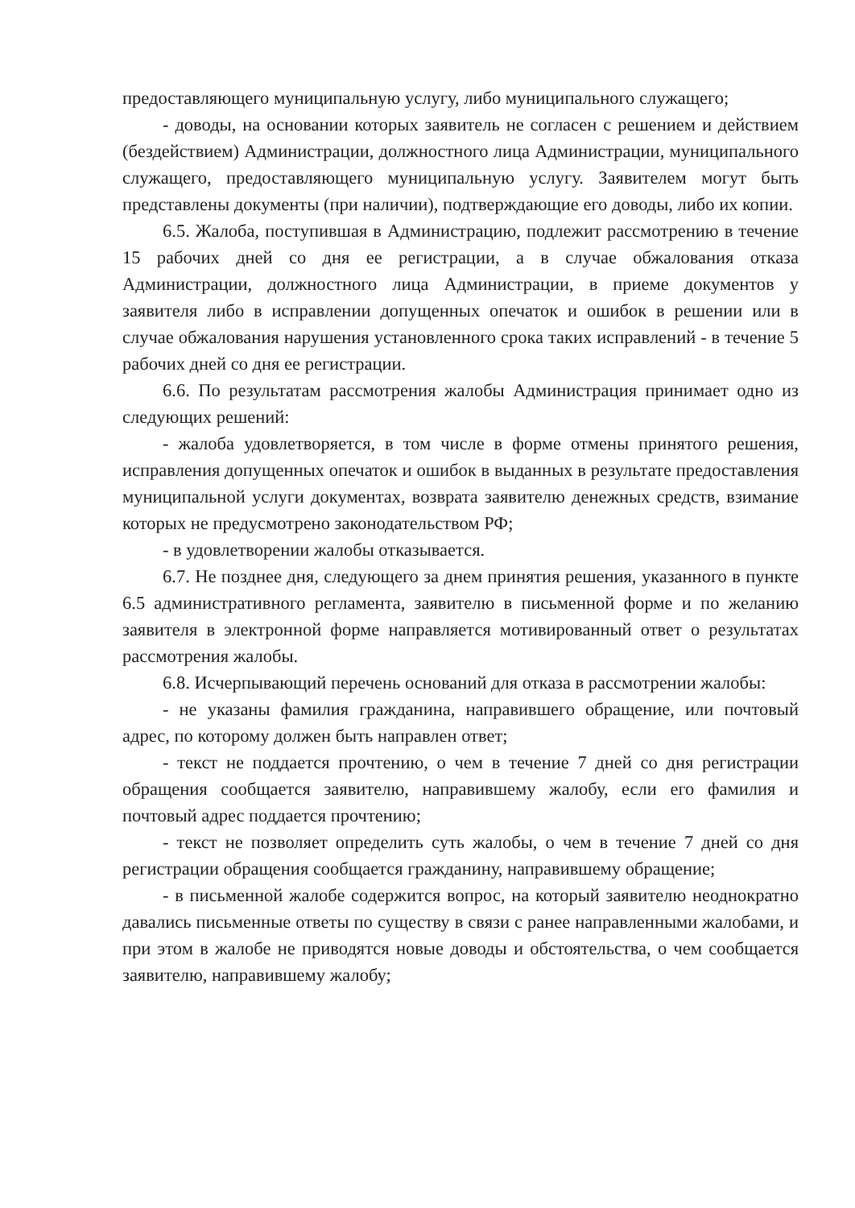предоставляющего муниципальную услугу, либо муниципального служащего;
- доводы, на основании которых заявитель не согласен с решением и действием (бездействием) Администрации, должностного лица Администрации, муниципального служащего, предоставляющего муниципальную услугу. Заявителем могут быть представлены документы (при наличии), подтверждающие его доводы, либо их копии.
6.5. Жалоба, поступившая в Администрацию, подлежит рассмотрению в течение 15 рабочих дней со дня ее регистрации, а в случае обжалования отказа Администрации, должностного лица Администрации, в приеме документов у заявителя либо в исправлении допущенных опечаток и ошибок в решении или в случае обжалования нарушения установленного срока таких исправлений - в течение 5 рабочих дней со дня ее регистрации.
6.6. По результатам рассмотрения жалобы Администрация принимает одно из следующих решений:
- жалоба удовлетворяется, в том числе в форме отмены принятого решения, исправления допущенных опечаток и ошибок в выданных в результате предоставления муниципальной услуги документах, возврата заявителю денежных средств, взимание которых не предусмотрено законодательством РФ;
- в удовлетворении жалобы отказывается.
6.7. Не позднее дня, следующего за днем принятия решения, указанного в пункте 6.5 административного регламента, заявителю в письменной форме и по желанию заявителя в электронной форме направляется мотивированный ответ о результатах рассмотрения жалобы.
6.8. Исчерпывающий перечень оснований для отказа в рассмотрении жалобы:
- не указаны фамилия гражданина, направившего обращение, или почтовый адрес, по которому должен быть направлен ответ;
- текст не поддается прочтению, о чем в течение 7 дней со дня регистрации обращения сообщается заявителю, направившему жалобу, если его фамилия и почтовый адрес поддается прочтению;
- текст не позволяет определить суть жалобы, о чем в течение 7 дней со дня регистрации обращения сообщается гражданину, направившему обращение;
- в письменной жалобе содержится вопрос, на который заявителю неоднократно давались письменные ответы по существу в связи с ранее направленными жалобами, и при этом в жалобе не приводятся новые доводы и обстоятельства, о чем сообщается заявителю, направившему жалобу;